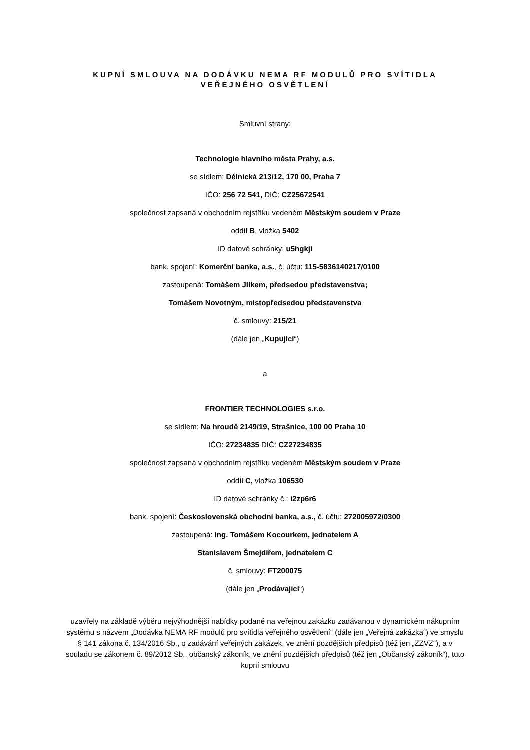KUPNÍ SMLOUVA NA DODÁVKU NEMA RF MODULŮ PRO SVÍTIDLA
VEŘEJNÉHO OSVĚTLENÍ
Smluvní strany:
Technologie hlavního města Prahy, a.s.
se sídlem: Dělnická 213/12, 170 00, Praha 7
IČO: 256 72 541, DIČ: CZ25672541
společnost zapsaná v obchodním rejstříku vedeném Městským soudem v Praze
oddíl B, vložka 5402
ID datové schránky: u5hgkji
bank. spojení: Komerční banka, a.s., č. účtu: 115-5836140217/0100
zastoupená: Tomášem Jílkem, předsedou představenstva;
Tomášem Novotným, místopředsedou představenstva
č. smlouvy: 215/21
(dále jen „Kupující“)
a
FRONTIER TECHNOLOGIES s.r.o.
se sídlem: Na hroudě 2149/19, Strašnice, 100 00 Praha 10
IČO: 27234835 DIČ: CZ27234835
společnost zapsaná v obchodním rejstříku vedeném Městským soudem v Praze
oddíl C, vložka 106530
ID datové schránky č.: i2zp6r6
bank. spojení: Československá obchodní banka, a.s., č. účtu: 272005972/0300
zastoupená: Ing. Tomášem Kocourkem, jednatelem A
Stanislavem Šmejdířem, jednatelem C
č. smlouvy: FT200075
(dále jen „Prodávající“)
uzavřely na základě výběru nejvýhodnější nabídky podané na veřejnou zakázku zadávanou v dynamickém nákupním systému s názvem „Dodávka NEMA RF modulů pro svítidla veřejného osvětlení“ (dále jen „Veřejná zakázka“) ve smyslu § 141 zákona č. 134/2016 Sb., o zadávání veřejných zakázek, ve znění pozdějších předpisů (též jen „ZZVZ“), a v souladu se zákonem č. 89/2012 Sb., občanský zákoník, ve znění pozdějších předpisů (též jen „Občanský zákoník“), tuto kupní smlouvu